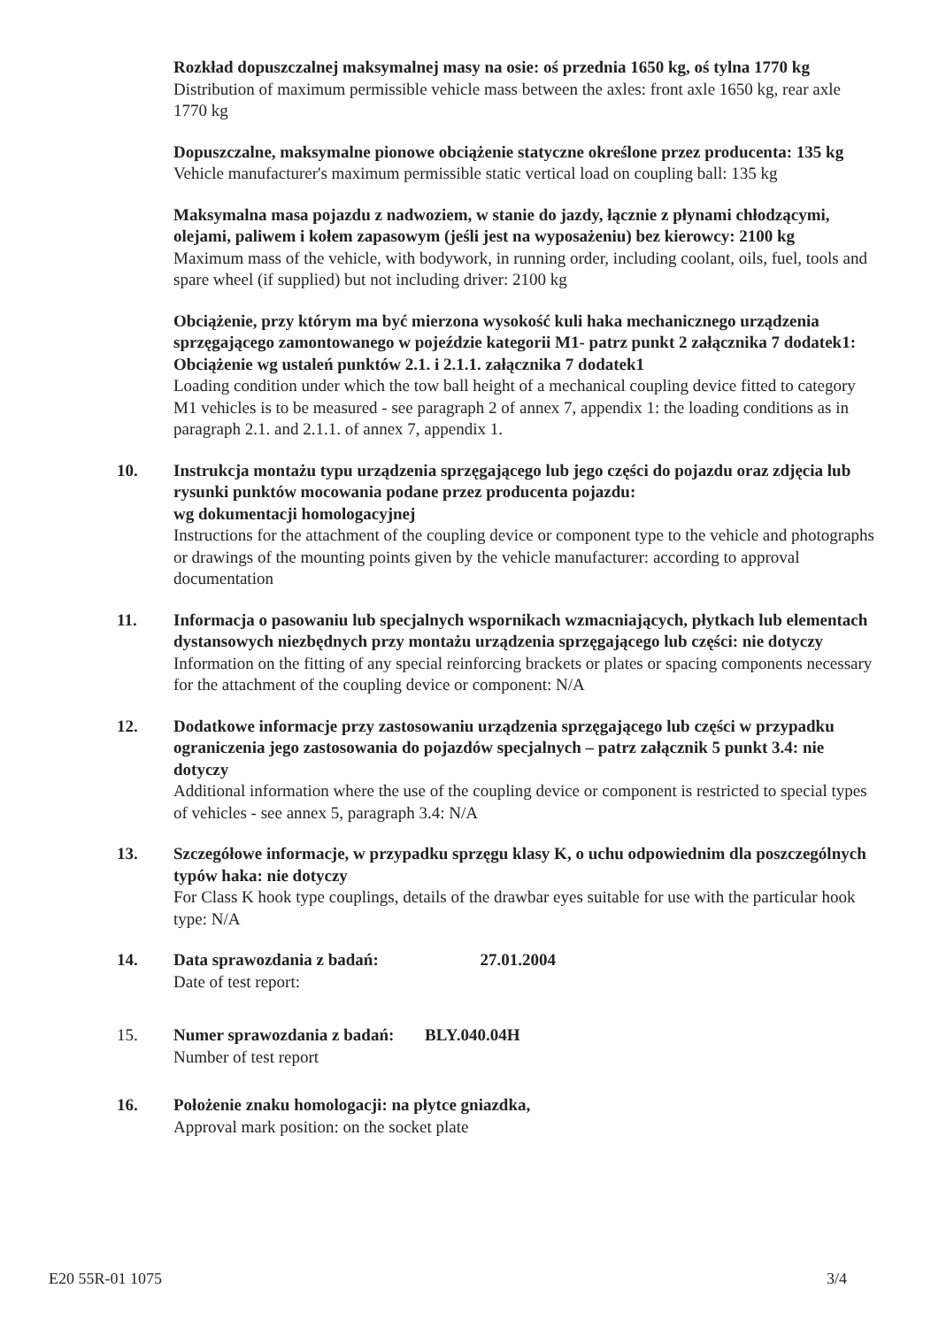Rozkład dopuszczalnej maksymalnej masy na osie: oś przednia 1650 kg, oś tylna 1770 kg
Distribution of maximum permissible vehicle mass between the axles: front axle 1650 kg, rear axle 1770 kg
Dopuszczalne, maksymalne pionowe obciążenie statyczne określone przez producenta: 135 kg
Vehicle manufacturer's maximum permissible static vertical load on coupling ball: 135 kg
Maksymalna masa pojazdu z nadwoziem, w stanie do jazdy, łącznie z płynami chłodzącymi, olejami, paliwem i kołem zapasowym (jeśli jest na wyposażeniu) bez kierowcy: 2100 kg
Maximum mass of the vehicle, with bodywork, in running order, including coolant, oils, fuel, tools and spare wheel (if supplied) but not including driver: 2100 kg
Obciążenie, przy którym ma być mierzona wysokość kuli haka mechanicznego urządzenia sprzęgającego zamontowanego w pojeździe kategorii M1- patrz punkt 2 załącznika 7 dodatek1:
Obciążenie wg ustaleń punktów 2.1. i 2.1.1. załącznika 7 dodatek1
Loading condition under which the tow ball height of a mechanical coupling device fitted to category M1 vehicles is to be measured - see paragraph 2 of annex 7, appendix 1: the loading conditions as in paragraph 2.1. and 2.1.1. of annex 7, appendix 1.
10. Instrukcja montażu typu urządzenia sprzęgającego lub jego części do pojazdu oraz zdjęcia lub rysunki punktów mocowania podane przez producenta pojazdu:
wg dokumentacji homologacyjnej
Instructions for the attachment of the coupling device or component type to the vehicle and photographs or drawings of the mounting points given by the vehicle manufacturer: according to approval documentation
11. Informacja o pasowaniu lub specjalnych wspornikach wzmacniających, płytkach lub elementach dystansowych niezbędnych przy montażu urządzenia sprzęgającego lub części: nie dotyczy
Information on the fitting of any special reinforcing brackets or plates or spacing components necessary for the attachment of the coupling device or component: N/A
12. Dodatkowe informacje przy zastosowaniu urządzenia sprzęgającego lub części w przypadku ograniczenia jego zastosowania do pojazdów specjalnych – patrz załącznik 5 punkt 3.4: nie dotyczy
Additional information where the use of the coupling device or component is restricted to special types of vehicles - see annex 5, paragraph 3.4: N/A
13. Szczegółowe informacje, w przypadku sprzęgu klasy K, o uchu odpowiednim dla poszczególnych typów haka: nie dotyczy
For Class K hook type couplings, details of the drawbar eyes suitable for use with the particular hook type: N/A
14. Data sprawozdania z badań: 27.01.2004
Date of test report:
15. Numer sprawozdania z badań: BLY.040.04H
Number of test report
16. Położenie znaku homologacji: na płytce gniazdka,
Approval mark position: on the socket plate
E20 55R-01 1075 3/4